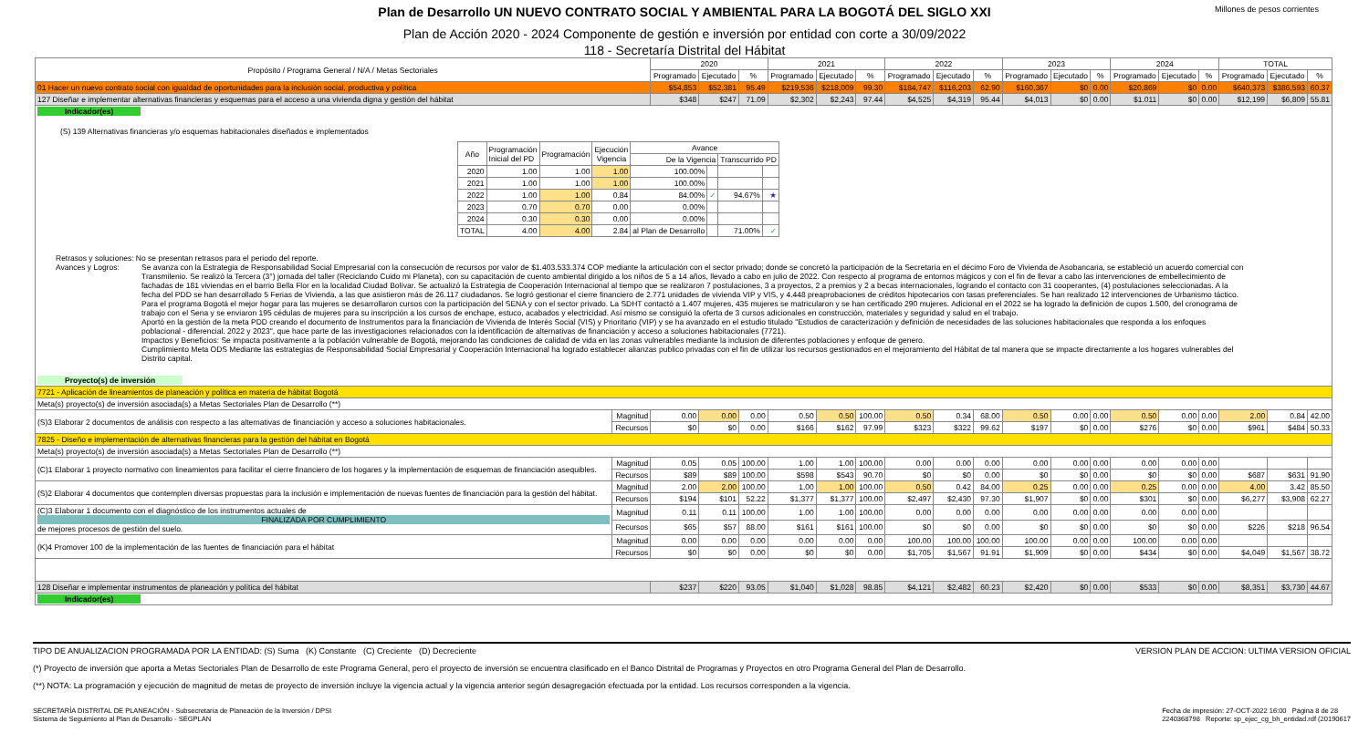Millones de pesos corrientes
Plan de Desarrollo UN NUEVO CONTRATO SOCIAL Y AMBIENTAL PARA LA BOGOTÁ DEL SIGLO XXI
Plan de Acción 2020 - 2024 Componente de gestión e inversión por entidad con corte a 30/09/2022
118 - Secretaría Distrital del Hábitat
| Propósito / Programa General / N/A / Metas Sectoriales | | 2020 | | | 2021 | | | 2022 | | | 2023 | | | 2024 | | | TOTAL | | |
| --- | --- | --- | --- | --- | --- | --- | --- | --- | --- | --- | --- | --- | --- | --- | --- | --- | --- | --- | --- |
| | | Programado | Ejecutado | % | Programado | Ejecutado | % | Programado | Ejecutado | % | Programado | Ejecutado | % | Programado | Ejecutado | % | Programado | Ejecutado | % |
| 01 Hacer un nuevo contrato social con igualdad de oportunidades para la inclusión social, productiva y política | | $54,853 | $52,381 | 95.49 | $219,536 | $218,009 | 99.30 | $184,747 | $116,203 | 62.90 | $160,367 | $0 | 0.00 | $20,869 | $0 | 0.00 | $640,373 | $386,593 | 60.37 |
| 127 Diseñar e implementar alternativas financieras y esquemas para el acceso a una vivienda digna y gestión del hábitat | | $348 | $247 | 71.09 | $2,302 | $2,243 | 97.44 | $4,525 | $4,319 | 95.44 | $4,013 | $0 | 0.00 | $1.011 | $0 | 0.00 | $12,199 | $6,809 | 55.81 |
| Indicador(es) (S) 139 Alternativas financieras y/o esquemas habitacionales diseñados e implementados / Año / Programación Inicial del PD / Programación / Ejecución Vigencia / Avance / / / / / / / / / De la Vigencia / / Transcurrido PD / / / 2020 / 1.00 / 1.00 / 1.00 / 100.00% / / / / / 2021 / 1.00 / 1.00 / 1.00 / 100.00% / / / / / 2022 / 1.00 / 1.00 / 0.84 / 84.00% / ✓ / 94.67% / ★ / / 2023 / 0.70 / 0.70 / 0.00 / 0.00% / / / / / 2024 / 0.30 / 0.30 / 0.00 / 0.00% / / / / / TOTAL / 4.00 / 4.00 / 2.84 / al Plan de Desarrollo / / 71.00% / ✓ / Retrasos y soluciones: No se presentan retrasos para el periodo del reporte. Avances y Logros: Se avanza con la Estrategia de Responsabilidad Social Empresarial con la consecución de recursos por valor de $1.403.533.374 COP mediante la articulación con el sector privado; donde se concretó la participación de la Secretaría en el décimo Foro de Vivienda de Asobancaria, se estableció un acuerdo comercial con Transmilenio. Se realizó la Tercera (3°) jornada del taller (Reciclando Cuido mi Planeta), con su capacitación de cuento ambiental dirigido a los niños de 5 a 14 años, llevado a cabo en julio de 2022. Con respecto al programa de entornos mágicos y con el fin de llevar a cabo las intervenciones de embellecimiento de fachadas de 181 viviendas en el barrio Bella Flor en la localidad Ciudad Bolívar. Se actualizó la Estrategia de Cooperación Internacional al tiempo que se realizaron 7 postulaciones, 3 a proyectos, 2 a premios y 2 a becas internacionales, logrando el contacto con 31 cooperantes, (4) postulaciones seleccionadas. A la fecha del PDD se han desarrollado 5 Ferias de Vivienda, a las que asistieron más de 26.117 ciudadanos. Se logró gestionar el cierre financiero de 2.771 unidades de vivienda VIP y VIS, y 4.448 preaprobaciones de créditos hipotecarios con tasas preferenciales. Se han realizado 12 intervenciones de Urbanismo táctico. Para el programa Bogotá el mejor hogar para las mujeres se desarrollaron cursos con la participación del SENA y con el sector privado. La SDHT contactó a 1.407 mujeres, 435 mujeres se matricularon y se han certificado 290 mujeres. Adicional en el 2022 se ha logrado la definición de cupos 1.500, del cronograma de trabajo con el Sena y se enviaron 195 cédulas de mujeres para su inscripción a los cursos de enchape, estuco, acabados y electricidad. Así mismo se consiguió la oferta de 3 cursos adicionales en construcción, materiales y seguridad y salud en el trabajo. Aportó en la gestión de la meta PDD creando el documento de Instrumentos para la financiación de Vivienda de Interés Social (VIS) y Prioritario (VIP) y se ha avanzado en el estudio titulado "Estudios de caracterización y definición de necesidades de las soluciones habitacionales que responda a los enfoques poblacional - diferencial. 2022 y 2023", que hace parte de las investigaciones relacionados con la identificación de alternativas de financiación y acceso a soluciones habitacionales (7721). Impactos y Beneficios: Se impacta positivamente a la población vulnerable de Bogotá, mejorando las condiciones de calidad de vida en las zonas vulnerables mediante la inclusion de diferentes poblaciones y enfoque de genero. Cumplimiento Meta ODS Mediante las estrategias de Responsabilidad Social Empresarial y Cooperación Internacional ha logrado establecer alianzas publico privadas con el fin de utilizar los recursos gestionados en el mejoramiento del Hábitat de tal manera que se impacte directamente a los hogares vulnerables del Distrito capital. Proyecto(s) de inversión | | | | | | | | | | | | | | | | | | | |
| 7721 - Aplicación de lineamientos de planeación y política en materia de hábitat Bogotá | | | | | | | | | | | | | | | | | | | |
| Meta(s) proyecto(s) de inversión asociada(s) a Metas Sectoriales Plan de Desarrollo (**) | | | | | | | | | | | | | | | | | | | |
| (S)3 Elaborar 2 documentos de análisis con respecto a las alternativas de financiación y acceso a soluciones habitacionales. | Magnitud | 0.00 | 0.00 | 0.00 | 0.50 | 0.50 | 100.00 | 0.50 | 0.34 | 68.00 | 0.50 | 0.00 | 0.00 | 0.50 | 0.00 | 0.00 | 2.00 | 0.84 | 42.00 |
| | Recursos | $0 | $0 | 0.00 | $166 | $162 | 97.99 | $323 | $322 | 99.62 | $197 | $0 | 0.00 | $276 | $0 | 0.00 | $961 | $484 | 50.33 |
| 7825 - Diseño e implementación de alternativas financieras para la gestión del hábitat en Bogotá | | | | | | | | | | | | | | | | | | | |
| Meta(s) proyecto(s) de inversión asociada(s) a Metas Sectoriales Plan de Desarrollo (**) | | | | | | | | | | | | | | | | | | | |
| (C)1 Elaborar 1 proyecto normativo con lineamientos para facilitar el cierre financiero de los hogares y la implementación de esquemas de financiación asequibles. | Magnitud | 0.05 | 0.05 | 100.00 | 1.00 | 1.00 | 100.00 | 0.00 | 0.00 | 0.00 | 0.00 | 0.00 | 0.00 | 0.00 | 0.00 | 0.00 | | | |
| | Recursos | $89 | $89 | 100.00 | $598 | $543 | 90.70 | $0 | $0 | 0.00 | $0 | $0 | 0.00 | $0 | $0 | 0.00 | $687 | $631 | 91.90 |
| (S)2 Elaborar 4 documentos que contemplen diversas propuestas para la inclusión e implementación de nuevas fuentes de financiación para la gestión del hábitat. | Magnitud | 2.00 | 2.00 | 100.00 | 1.00 | 1.00 | 100.00 | 0.50 | 0.42 | 84.00 | 0.25 | 0.00 | 0.00 | 0.25 | 0.00 | 0.00 | 4.00 | 3.42 | 85.50 |
| | Recursos | $194 | $101 | 52.22 | $1,377 | $1,377 | 100.00 | $2,497 | $2,430 | 97.30 | $1,907 | $0 | 0.00 | $301 | $0 | 0.00 | $6,277 | $3,908 | 62.27 |
| (C)3 Elaborar 1 documento con el diagnóstico de los instrumentos actuales de FINALIZADA POR CUMPLIMIENTO de mejores procesos de gestión del suelo. | Magnitud | 0.11 | 0.11 | 100.00 | 1.00 | 1.00 | 100.00 | 0.00 | 0.00 | 0.00 | 0.00 | 0.00 | 0.00 | 0.00 | 0.00 | 0.00 | | | |
| | Recursos | $65 | $57 | 88.00 | $161 | $161 | 100.00 | $0 | $0 | 0.00 | $0 | $0 | 0.00 | $0 | $0 | 0.00 | $226 | $218 | 96.54 |
| (K)4 Promover 100 de la implementación de las fuentes de financiación para el hábitat | Magnitud | 0.00 | 0.00 | 0.00 | 0.00 | 0.00 | 0.00 | 100.00 | 100.00 | 100.00 | 100.00 | 0.00 | 0.00 | 100.00 | 0.00 | 0.00 | | | |
| | Recursos | $0 | $0 | 0.00 | $0 | $0 | 0.00 | $1,705 | $1,567 | 91.91 | $1,909 | $0 | 0.00 | $434 | $0 | 0.00 | $4,049 | $1,567 | 38.72 |
| 128 Diseñar e implementar instrumentos de planeación y política del hábitat | | $237 | $220 | 93.05 | $1,040 | $1,028 | 98.85 | $4,121 | $2,482 | 60.23 | $2,420 | $0 | 0.00 | $533 | $0 | 0.00 | $8,351 | $3,730 | 44.67 |
| Indicador(es) | | | | | | | | | | | | | | | | | | | |
TIPO DE ANUALIZACION PROGRAMADA POR LA ENTIDAD: (S) Suma (K) Constante (C) Creciente (D) Decreciente VERSION PLAN DE ACCION: ULTIMA VERSION OFICIAL
(*) Proyecto de inversión que aporta a Metas Sectoriales Plan de Desarrollo de este Programa General, pero el proyecto de inversión se encuentra clasificado en el Banco Distrital de Programas y Proyectos en otro Programa General del Plan de Desarrollo.
(**) NOTA: La programación y ejecución de magnitud de metas de proyecto de inversión incluye la vigencia actual y la vigencia anterior según desagregación efectuada por la entidad. Los recursos corresponden a la vigencia.
SECRETARÍA DISTRITAL DE PLANEACIÓN - Subsecretaría de Planeación de la Inversión / DPSI
Sistema de Seguimiento al Plan de Desarrollo - SEGPLAN Fecha de impresión: 27-OCT-2022 16:00 Página 8 de 28
2240368798 Reporte: sp_ejec_cg_bh_entidad.rdf (20190617